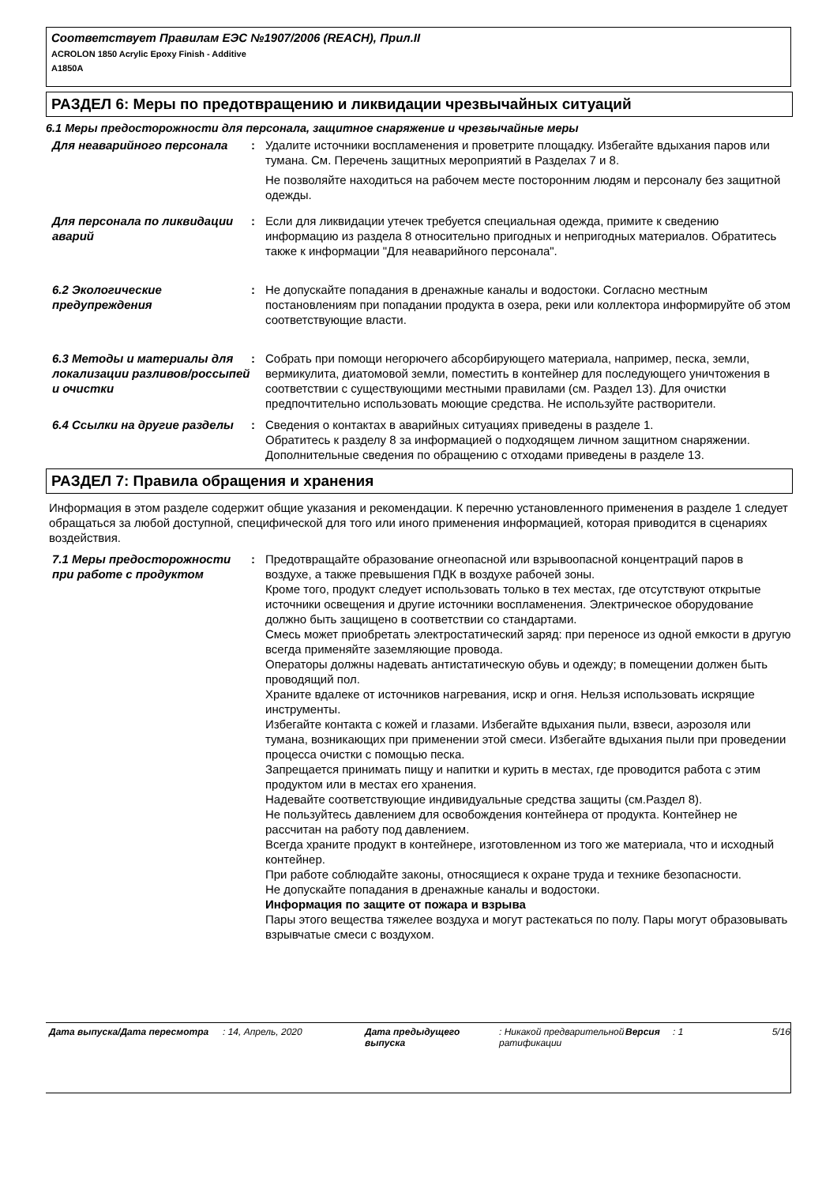Соответствует Правилам ЕЭС №1907/2006 (REACH), Прил.II
ACROLON 1850 Acrylic Epoxy Finish - Additive
A1850A
РАЗДЕЛ 6: Меры по предотвращению и ликвидации чрезвычайных ситуаций
6.1 Меры предосторожности для персонала, защитное снаряжение и чрезвычайные меры
Для неаварийного персонала : Удалите источники воспламенения и проветрите площадку. Избегайте вдыхания паров или тумана. См. Перечень защитных мероприятий в Разделах 7 и 8.
Не позволяйте находиться на рабочем месте посторонним людям и персоналу без защитной одежды.
Для персонала по ликвидации аварий
: Если для ликвидации утечек требуется специальная одежда, примите к сведению информацию из раздела 8 относительно пригодных и непригодных материалов. Обратитесь также к информации "Для неаварийного персонала".
6.2 Экологические предупреждения
: Не допускайте попадания в дренажные каналы и водостоки. Согласно местным постановлениям при попадании продукта в озера, реки или коллектора информируйте об этом соответствующие власти.
6.3 Методы и материалы для локализации разливов/россыпей и очистки
: Собрать при помощи негорючего абсорбирующего материала, например, песка, земли, вермикулита, диатомовой земли, поместить в контейнер для последующего уничтожения в соответствии с существующими местными правилами (см. Раздел 13). Для очистки предпочтительно использовать моющие средства. Не используйте растворители.
6.4 Ссылки на другие разделы : Сведения о контактах в аварийных ситуациях приведены в разделе 1.
Обратитесь к разделу 8 за информацией о подходящем личном защитном снаряжении.
Дополнительные сведения по обращению с отходами приведены в разделе 13.
РАЗДЕЛ 7: Правила обращения и хранения
Информация в этом разделе содержит общие указания и рекомендации. К перечню установленного применения в разделе 1 следует обращаться за любой доступной, специфической для того или иного применения информацией, которая приводится в сценариях воздействия.
7.1 Меры предосторожности при работе с продуктом
: Предотвращайте образование огнеопасной или взрывоопасной концентраций паров в воздухе, а также превышения ПДК в воздухе рабочей зоны.
Кроме того, продукт следует использовать только в тех местах, где отсутствуют открытые источники освещения и другие источники воспламенения. Электрическое оборудование должно быть защищено в соответствии со стандартами.
Смесь может приобретать электростатический заряд: при переносе из одной емкости в другую всегда применяйте заземляющие провода.
Операторы должны надевать антистатическую обувь и одежду; в помещении должен быть проводящий пол.
Храните вдалеке от источников нагревания, искр и огня. Нельзя использовать искрящие инструменты.
Избегайте контакта с кожей и глазами. Избегайте вдыхания пыли, взвеси, аэрозоля или тумана, возникающих при применении этой смеси. Избегайте вдыхания пыли при проведении процесса очистки с помощью песка.
Запрещается принимать пищу и напитки и курить в местах, где проводится работа с этим продуктом или в местах его хранения.
Надевайте соответствующие индивидуальные средства защиты (см.Раздел 8).
Не пользуйтесь давлением для освобождения контейнера от продукта. Контейнер не рассчитан на работу под давлением.
Всегда храните продукт в контейнере, изготовленном из того же материала, что и исходный контейнер.
При работе соблюдайте законы, относящиеся к охране труда и технике безопасности.
Не допускайте попадания в дренажные каналы и водостоки.
Информация по защите от пожара и взрыва
Пары этого вещества тяжелее воздуха и могут растекаться по полу. Пары могут образовывать взрывчатые смеси с воздухом.
Дата выпуска/Дата пересмотра : 14, Апрель, 2020 Дата предыдущего выпуска
: Никакой предварительной ратификации
Версия : 1 5/16